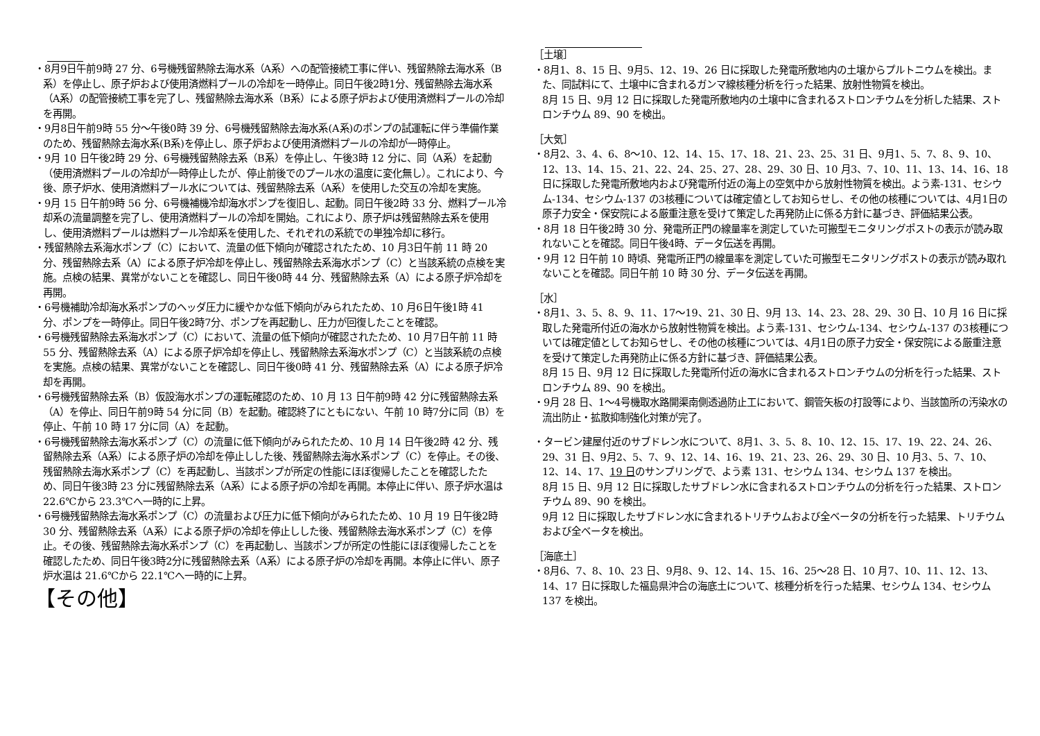・8月9日午前9時 27 分、6号機残留熱除去海水系（A系）への配管接続工事に伴い、残留熱除去海水系（B系）を停止し、原子炉および使用済燃料プールの冷却を一時停止。同日午後2時1分、残留熱除去海水系（A系）の配管接続工事を完了し、残留熱除去海水系（B系）による原子炉および使用済燃料プールの冷却を再開。
・9月8日午前9時 55 分～午後0時 39 分、6号機残留熱除去海水系(A系)のポンプの試運転に伴う準備作業のため、残留熱除去海水系(B系)を停止し、原子炉および使用済燃料プールの冷却が一時停止。
・9月 10 日午後2時 29 分、6号機残留熱除去系（B系）を停止し、午後3時 12 分に、同（A系）を起動（使用済燃料プールの冷却が一時停止したが、停止前後でのプール水の温度に変化無し）。これにより、今後、原子炉水、使用済燃料プール水については、残留熱除去系（A系）を使用した交互の冷却を実施。
・9月 15 日午前9時 56 分、6号機補機冷却海水ポンプを復旧し、起動。同日午後2時 33 分、燃料プール冷却系の流量調整を完了し、使用済燃料プールの冷却を開始。これにより、原子炉は残留熱除去系を使用し、使用済燃料プールは燃料プール冷却系を使用した、それぞれの系統での単独冷却に移行。
・残留熱除去系海水ポンプ（C）において、流量の低下傾向が確認されたため、10 月3日午前 11 時 20 分、残留熱除去系（A）による原子炉冷却を停止し、残留熱除去系海水ポンプ（C）と当該系統の点検を実施。点検の結果、異常がないことを確認し、同日午後0時 44 分、残留熱除去系（A）による原子炉冷却を再開。
・6号機補助冷却海水系ポンプのヘッダ圧力に緩やかな低下傾向がみられたため、10 月6日午後1時 41 分、ポンプを一時停止。同日午後2時7分、ポンプを再起動し、圧力が回復したことを確認。
・6号機残留熱除去系海水ポンプ（C）において、流量の低下傾向が確認されたため、10 月7日午前 11 時 55 分、残留熱除去系（A）による原子炉冷却を停止し、残留熱除去系海水ポンプ（C）と当該系統の点検を実施。点検の結果、異常がないことを確認し、同日午後0時 41 分、残留熱除去系（A）による原子炉冷却を再開。
・6号機残留熱除去系（B）仮設海水ポンプの運転確認のため、10 月 13 日午前9時 42 分に残留熱除去系（A）を停止、同日午前9時 54 分に同（B）を起動。確認終了にともにない、午前 10 時7分に同（B）を停止、午前 10 時 17 分に同（A）を起動。
・6号機残留熱除去海水系ポンプ（C）の流量に低下傾向がみられたため、10 月 14 日午後2時 42 分、残留熱除去系（A系）による原子炉の冷却を停止しした後、残留熱除去海水系ポンプ（C）を停止。その後、残留熱除去海水系ポンプ（C）を再起動し、当該ポンプが所定の性能にほぼ復帰したことを確認したため、同日午後3時 23 分に残留熱除去系（A系）による原子炉の冷却を再開。本停止に伴い、原子炉水温は 22.6℃から 23.3℃へ一時的に上昇。
・6号機残留熱除去海水系ポンプ（C）の流量および圧力に低下傾向がみられたため、10 月 19 日午後2時 30 分、残留熱除去系（A系）による原子炉の冷却を停止しした後、残留熱除去海水系ポンプ（C）を停止。その後、残留熱除去海水系ポンプ（C）を再起動し、当該ポンプが所定の性能にほぼ復帰したことを確認したため、同日午後3時2分に残留熱除去系（A系）による原子炉の冷却を再開。本停止に伴い、原子炉水温は 21.6℃から 22.1℃へ一時的に上昇。
【その他】
［土壌］
・8月1、8、15 日、9月5、12、19、26 日に採取した発電所敷地内の土壌からプルトニウムを検出。また、同試料にて、土壌中に含まれるガンマ線核種分析を行った結果、放射性物質を検出。
8月 15 日、9月 12 日に採取した発電所敷地内の土壌中に含まれるストロンチウムを分析した結果、ストロンチウム 89、90 を検出。
［大気］
・8月2、3、4、6、8～10、12、14、15、17、18、21、23、25、31 日、9月1、5、7、8、9、10、12、13、14、15、21、22、24、25、27、28、29、30 日、10 月3、7、10、11、13、14、16、18 日に採取した発電所敷地内および発電所付近の海上の空気中から放射性物質を検出。よう素-131、セシウム-134、セシウム-137 の3核種については確定値としてお知らせし、その他の核種については、4月1日の原子力安全・保安院による厳重注意を受けて策定した再発防止に係る方針に基づき、評価結果公表。
・8月 18 日午後2時 30 分、発電所正門の線量率を測定していた可搬型モニタリングポストの表示が読み取れないことを確認。同日午後4時、データ伝送を再開。
・9月 12 日午前 10 時頃、発電所正門の線量率を測定していた可搬型モニタリングポストの表示が読み取れないことを確認。同日午前 10 時 30 分、データ伝送を再開。
［水］
・8月1、3、5、8、9、11、17～19、21、30 日、9月 13、14、23、28、29、30 日、10 月 16 日に採取した発電所付近の海水から放射性物質を検出。よう素-131、セシウム-134、セシウム-137 の3核種については確定値としてお知らせし、その他の核種については、4月1日の原子力安全・保安院による厳重注意を受けて策定した再発防止に係る方針に基づき、評価結果公表。
8月 15 日、9月 12 日に採取した発電所付近の海水に含まれるストロンチウムの分析を行った結果、ストロンチウム 89、90 を検出。
・9月 28 日、1～4号機取水路開渠南側透過防止工において、鋼管矢板の打設等により、当該箇所の汚染水の流出防止・拡散抑制強化対策が完了。
・タービン建屋付近のサブドレン水について、8月1、3、5、8、10、12、15、17、19、22、24、26、29、31 日、9月2、5、7、9、12、14、16、19、21、23、26、29、30 日、10 月3、5、7、10、12、14、17、19 日のサンプリングで、よう素 131、セシウム 134、セシウム 137 を検出。
8月 15 日、9月 12 日に採取したサブドレン水に含まれるストロンチウムの分析を行った結果、ストロンチウム 89、90 を検出。
9月 12 日に採取したサブドレン水に含まれるトリチウムおよび全ベータの分析を行った結果、トリチウムおよび全ベータを検出。
［海底土］
・8月6、7、8、10、23 日、9月8、9、12、14、15、16、25～28 日、10 月7、10、11、12、13、14、17 日に採取した福島県沖合の海底土について、核種分析を行った結果、セシウム 134、セシウム 137 を検出。